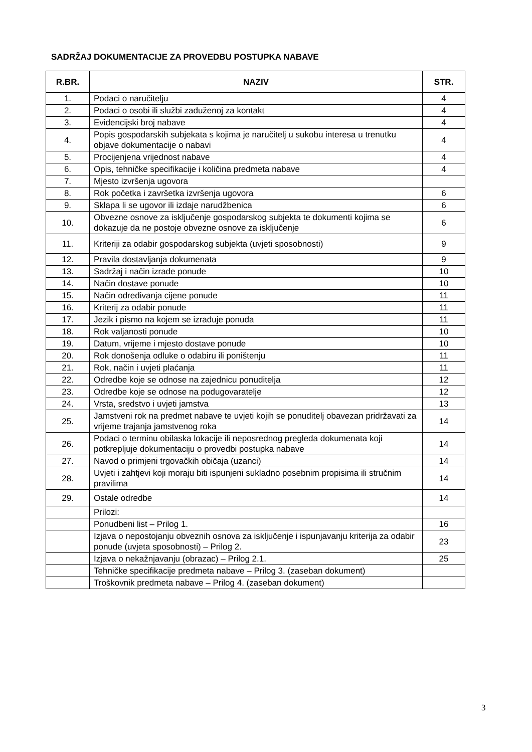SADRŽAJ DOKUMENTACIJE ZA PROVEDBU POSTUPKA NABAVE
| R.BR. | NAZIV | STR. |
| --- | --- | --- |
| 1. | Podaci o naručitelju | 4 |
| 2. | Podaci o osobi ili službi zaduženoj za kontakt | 4 |
| 3. | Evidencijski broj nabave | 4 |
| 4. | Popis gospodarskih subjekata s kojima je naručitelj u sukobu interesa u trenutku objave dokumentacije o nabavi | 4 |
| 5. | Procijenjena vrijednost nabave | 4 |
| 6. | Opis, tehničke specifikacije i količina predmeta nabave | 4 |
| 7. | Mjesto izvršenja ugovora | |
| 8. | Rok početka i završetka izvršenja ugovora | 6 |
| 9. | Sklapa li se ugovor ili izdaje narudžbenica | 6 |
| 10. | Obvezne osnove za isključenje gospodarskog subjekta te dokumenti kojima se dokazuje da ne postoje obvezne osnove za isključenje | 6 |
| 11. | Kriteriji za odabir gospodarskog subjekta (uvjeti sposobnosti) | 9 |
| 12. | Pravila dostavljanja dokumenata | 9 |
| 13. | Sadržaj i način izrade ponude | 10 |
| 14. | Način dostave ponude | 10 |
| 15. | Način određivanja cijene ponude | 11 |
| 16. | Kriterij za odabir ponude | 11 |
| 17. | Jezik i pismo na kojem se izrađuje ponuda | 11 |
| 18. | Rok valjanosti ponude | 10 |
| 19. | Datum, vrijeme i mjesto dostave ponude | 10 |
| 20. | Rok donošenja odluke o odabiru ili poništenju | 11 |
| 21. | Rok, način i uvjeti plaćanja | 11 |
| 22. | Odredbe koje se odnose na zajednicu ponuditelja | 12 |
| 23. | Odredbe koje se odnose na podugovaratelje | 12 |
| 24. | Vrsta, sredstvo i uvjeti jamstva | 13 |
| 25. | Jamstveni rok na predmet nabave te uvjeti kojih se ponuditelj obavezan pridržavati za vrijeme trajanja jamstvenog roka | 14 |
| 26. | Podaci o terminu obilaska lokacije ili neposrednog pregleda dokumenata koji potkrepljuje dokumentaciju o provedbi postupka nabave | 14 |
| 27. | Navod o primjeni trgovačkih običaja (uzanci) | 14 |
| 28. | Uvjeti i zahtjevi koji moraju biti ispunjeni sukladno posebnim propisima ili stručnim pravilima | 14 |
| 29. | Ostale odredbe | 14 |
| | Prilozi: | |
| | Ponudbeni list – Prilog 1. | 16 |
| | Izjava o nepostojanju obveznih osnova za isključenje i ispunjavanju kriterija za odabir ponude (uvjeta sposobnosti) – Prilog 2. | 23 |
| | Izjava o nekažnjavanju (obrazac) – Prilog 2.1. | 25 |
| | Tehničke specifikacije predmeta nabave – Prilog 3. (zaseban dokument) | |
| | Troškovnik predmeta nabave – Prilog 4. (zaseban dokument) | |
3